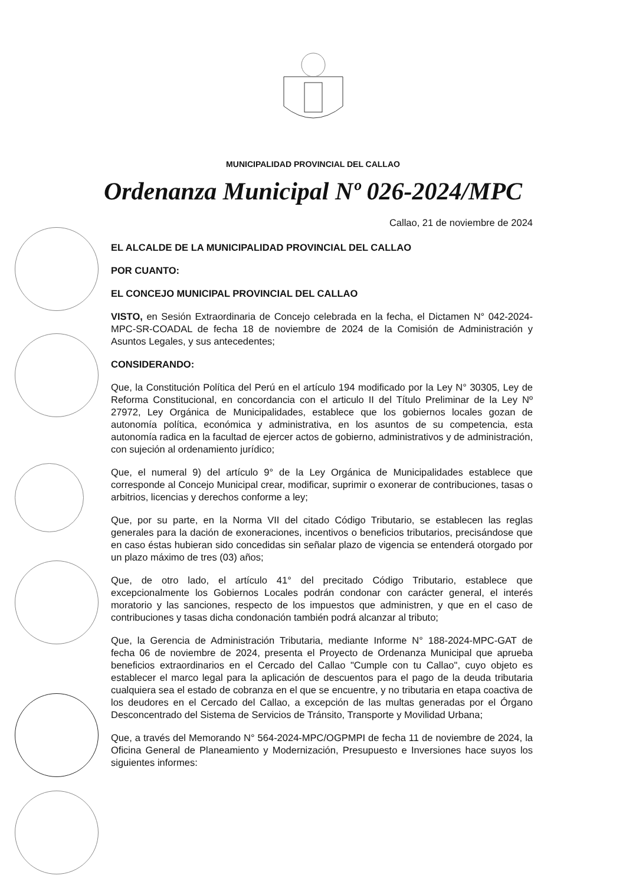MUNICIPALIDAD PROVINCIAL DEL CALLAO
Ordenanza Municipal Nº 026-2024/MPC
Callao, 21 de noviembre de 2024
EL ALCALDE DE LA MUNICIPALIDAD PROVINCIAL DEL CALLAO
POR CUANTO:
EL CONCEJO MUNICIPAL PROVINCIAL DEL CALLAO
VISTO, en Sesión Extraordinaria de Concejo celebrada en la fecha, el Dictamen N° 042-2024-MPC-SR-COADAL de fecha 18 de noviembre de 2024 de la Comisión de Administración y Asuntos Legales, y sus antecedentes;
CONSIDERANDO:
Que, la Constitución Política del Perú en el artículo 194 modificado por la Ley N° 30305, Ley de Reforma Constitucional, en concordancia con el articulo II del Título Preliminar de la Ley Nº 27972, Ley Orgánica de Municipalidades, establece que los gobiernos locales gozan de autonomía política, económica y administrativa, en los asuntos de su competencia, esta autonomía radica en la facultad de ejercer actos de gobierno, administrativos y de administración, con sujeción al ordenamiento jurídico;
Que, el numeral 9) del artículo 9° de la Ley Orgánica de Municipalidades establece que corresponde al Concejo Municipal crear, modificar, suprimir o exonerar de contribuciones, tasas o arbitrios, licencias y derechos conforme a ley;
Que, por su parte, en la Norma VII del citado Código Tributario, se establecen las reglas generales para la dación de exoneraciones, incentivos o beneficios tributarios, precisándose que en caso éstas hubieran sido concedidas sin señalar plazo de vigencia se entenderá otorgado por un plazo máximo de tres (03) años;
Que, de otro lado, el artículo 41° del precitado Código Tributario, establece que excepcionalmente los Gobiernos Locales podrán condonar con carácter general, el interés moratorio y las sanciones, respecto de los impuestos que administren, y que en el caso de contribuciones y tasas dicha condonación también podrá alcanzar al tributo;
Que, la Gerencia de Administración Tributaria, mediante Informe N° 188-2024-MPC-GAT de fecha 06 de noviembre de 2024, presenta el Proyecto de Ordenanza Municipal que aprueba beneficios extraordinarios en el Cercado del Callao "Cumple con tu Callao", cuyo objeto es establecer el marco legal para la aplicación de descuentos para el pago de la deuda tributaria cualquiera sea el estado de cobranza en el que se encuentre, y no tributaria en etapa coactiva de los deudores en el Cercado del Callao, a excepción de las multas generadas por el Órgano Desconcentrado del Sistema de Servicios de Tránsito, Transporte y Movilidad Urbana;
Que, a través del Memorando N° 564-2024-MPC/OGPMPI de fecha 11 de noviembre de 2024, la Oficina General de Planeamiento y Modernización, Presupuesto e Inversiones hace suyos los siguientes informes: